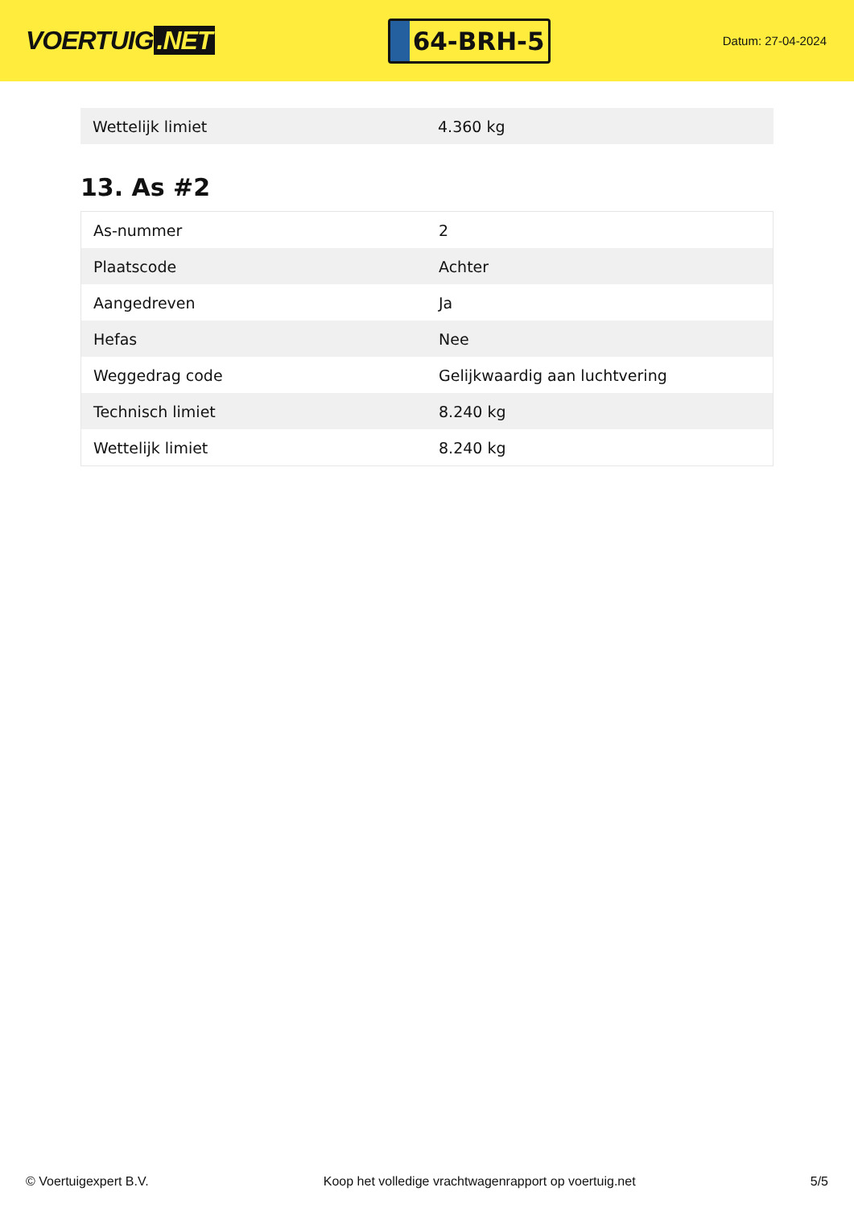VOERTUIG.NET
64-BRH-5
Datum: 27-04-2024
| Wettelijk limiet | 4.360 kg |
13. As #2
| As-nummer | 2 |
| Plaatscode | Achter |
| Aangedreven | Ja |
| Hefas | Nee |
| Weggedrag code | Gelijkwaardig aan luchtvering |
| Technisch limiet | 8.240 kg |
| Wettelijk limiet | 8.240 kg |
© Voertuigexpert B.V. Koop het volledige vrachtwagenrapport op voertuig.net 5/5